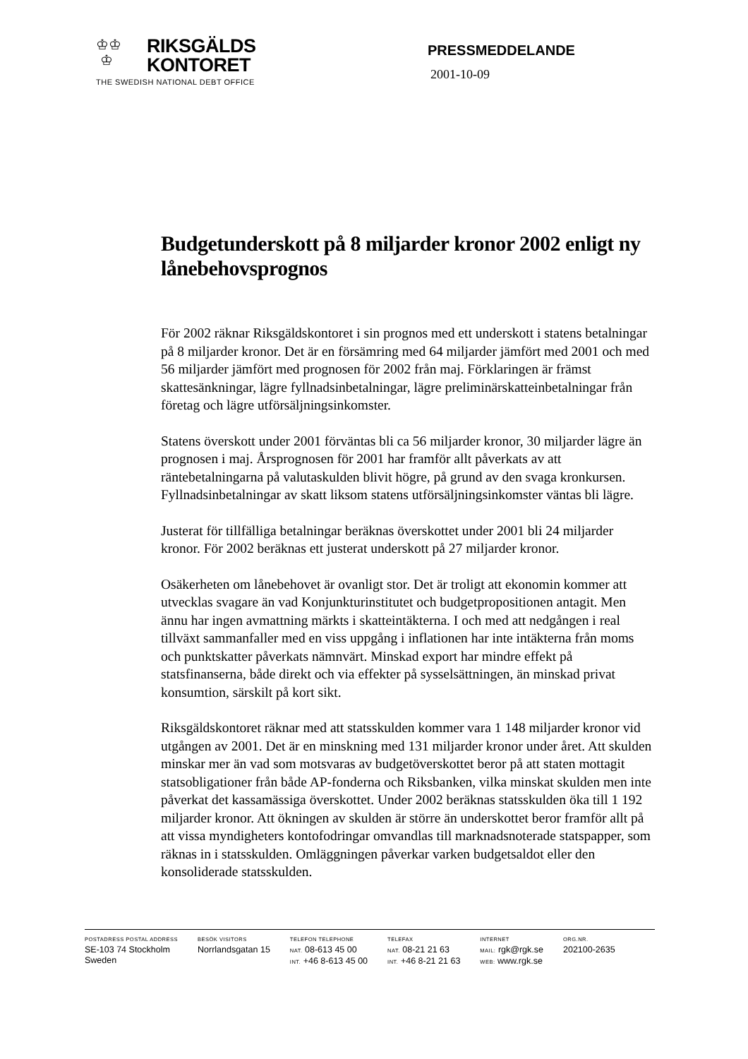♔♔
♔
RIKSGÄLDS
KONTORET
THE SWEDISH NATIONAL DEBT OFFICE
PRESSMEDDELANDE
2001-10-09
Budgetunderskott på 8 miljarder kronor 2002 enligt ny lånebehovsprognos
För 2002 räknar Riksgäldskontoret i sin prognos med ett underskott i statens betalningar på 8 miljarder kronor. Det är en försämring med 64 miljarder jämfört med 2001 och med 56 miljarder jämfört med prognosen för 2002 från maj. Förklaringen är främst skattesänkningar, lägre fyllnadsinbetalningar, lägre preliminärskatteinbetalningar från företag och lägre utförsäljningsinkomster.
Statens överskott under 2001 förväntas bli ca 56 miljarder kronor, 30 miljarder lägre än prognosen i maj. Årsprognosen för 2001 har framför allt påverkats av att räntebetalningarna på valutaskulden blivit högre, på grund av den svaga kronkursen. Fyllnadsinbetalningar av skatt liksom statens utförsäljningsinkomster väntas bli lägre.
Justerat för tillfälliga betalningar beräknas överskottet under 2001 bli 24 miljarder kronor. För 2002 beräknas ett justerat underskott på 27 miljarder kronor.
Osäkerheten om lånebehovet är ovanligt stor. Det är troligt att ekonomin kommer att utvecklas svagare än vad Konjunkturinstitutet och budgetpropositionen antagit. Men ännu har ingen avmattning märkts i skatteintäkterna. I och med att nedgången i real tillväxt sammanfaller med en viss uppgång i inflationen har inte intäkterna från moms och punktskatter påverkats nämnvärt. Minskad export har mindre effekt på statsfinanserna, både direkt och via effekter på sysselsättningen, än minskad privat konsumtion, särskilt på kort sikt.
Riksgäldskontoret räknar med att statsskulden kommer vara 1 148 miljarder kronor vid utgången av 2001. Det är en minskning med 131 miljarder kronor under året. Att skulden minskar mer än vad som motsvaras av budgetöverskottet beror på att staten mottagit statsobligationer från både AP-fonderna och Riksbanken, vilka minskat skulden men inte påverkat det kassamässiga överskottet. Under 2002 beräknas statsskulden öka till 1 192 miljarder kronor. Att ökningen av skulden är större än underskottet beror framför allt på att vissa myndigheters kontofodringar omvandlas till marknadsnoterade statspapper, som räknas in i statsskulden. Omläggningen påverkar varken budgetsaldot eller den konsoliderade statsskulden.
POSTADRESS POSTAL ADDRESS
SE-103 74 Stockholm
Sweden
BESÖK VISITORS
Norrlandsgatan 15
TELEFON TELEPHONE
NAT. 08-613 45 00
INT. +46 8-613 45 00
TELEFAX
NAT. 08-21 21 63
INT. +46 8-21 21 63
INTERNET
MAIL: rgk@rgk.se
WEB: www.rgk.se
ORG.NR.
202100-2635